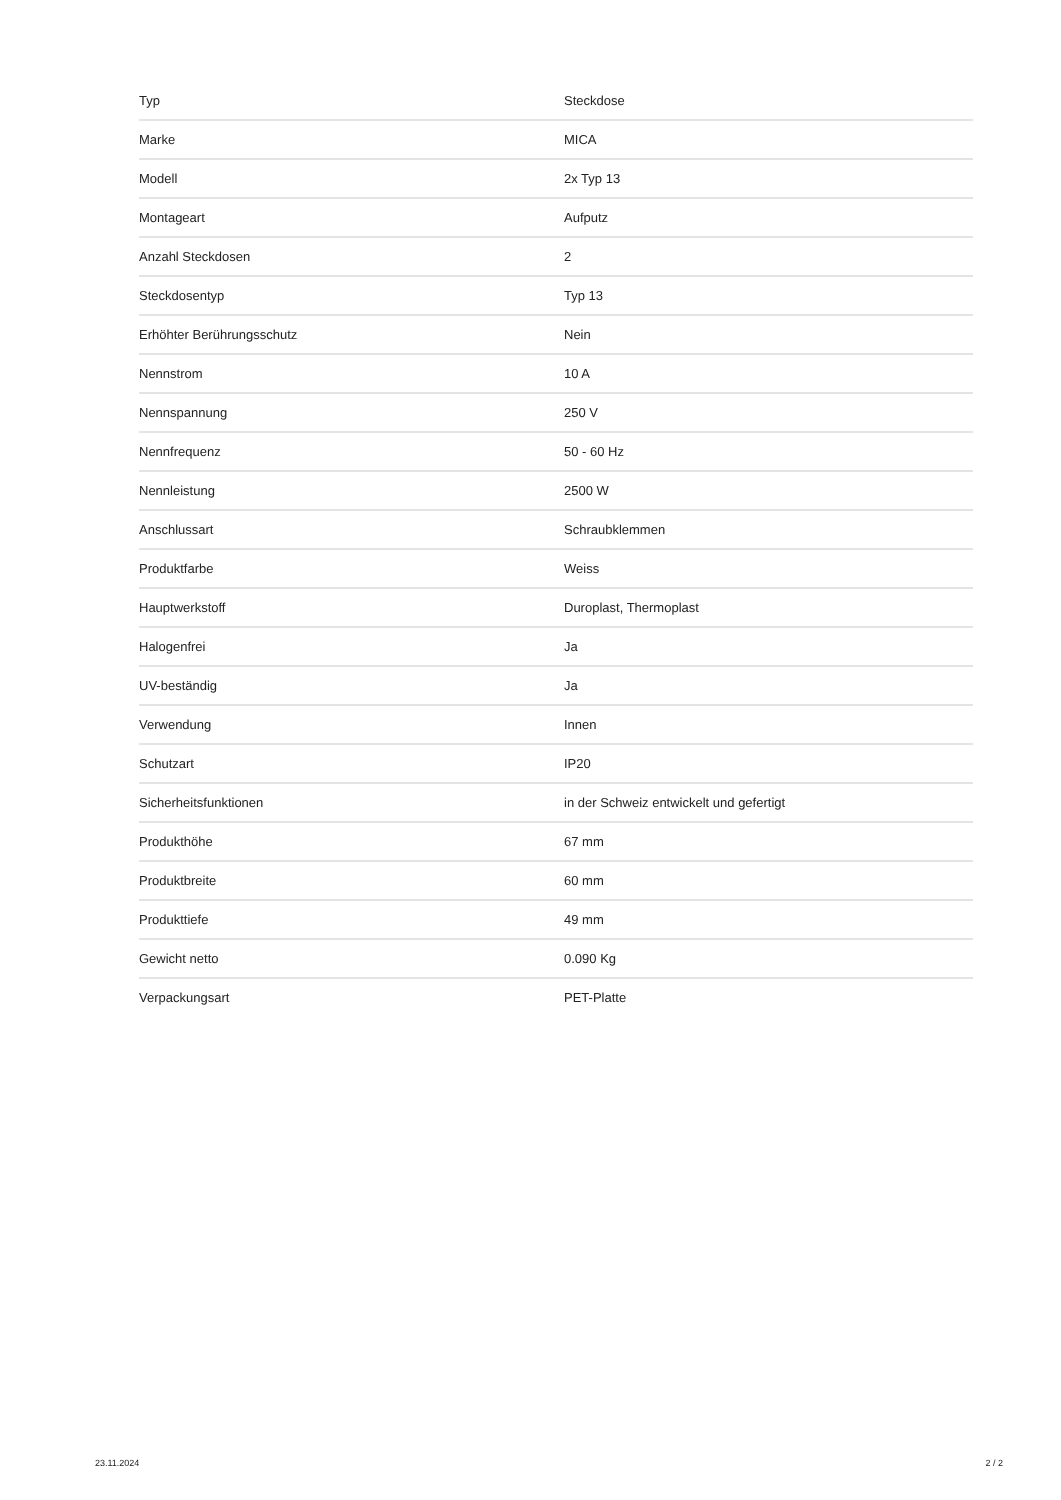| Typ | Steckdose |
| Marke | MICA |
| Modell | 2x Typ 13 |
| Montageart | Aufputz |
| Anzahl Steckdosen | 2 |
| Steckdosentyp | Typ 13 |
| Erhöhter Berührungsschutz | Nein |
| Nennstrom | 10 A |
| Nennspannung | 250 V |
| Nennfrequenz | 50 - 60 Hz |
| Nennleistung | 2500 W |
| Anschlussart | Schraubklemmen |
| Produktfarbe | Weiss |
| Hauptwerkstoff | Duroplast, Thermoplast |
| Halogenfrei | Ja |
| UV-beständig | Ja |
| Verwendung | Innen |
| Schutzart | IP20 |
| Sicherheitsfunktionen | in der Schweiz entwickelt und gefertigt |
| Produkthöhe | 67 mm |
| Produktbreite | 60 mm |
| Produkttiefe | 49 mm |
| Gewicht netto | 0.090 Kg |
| Verpackungsart | PET-Platte |
23.11.2024 2 / 2